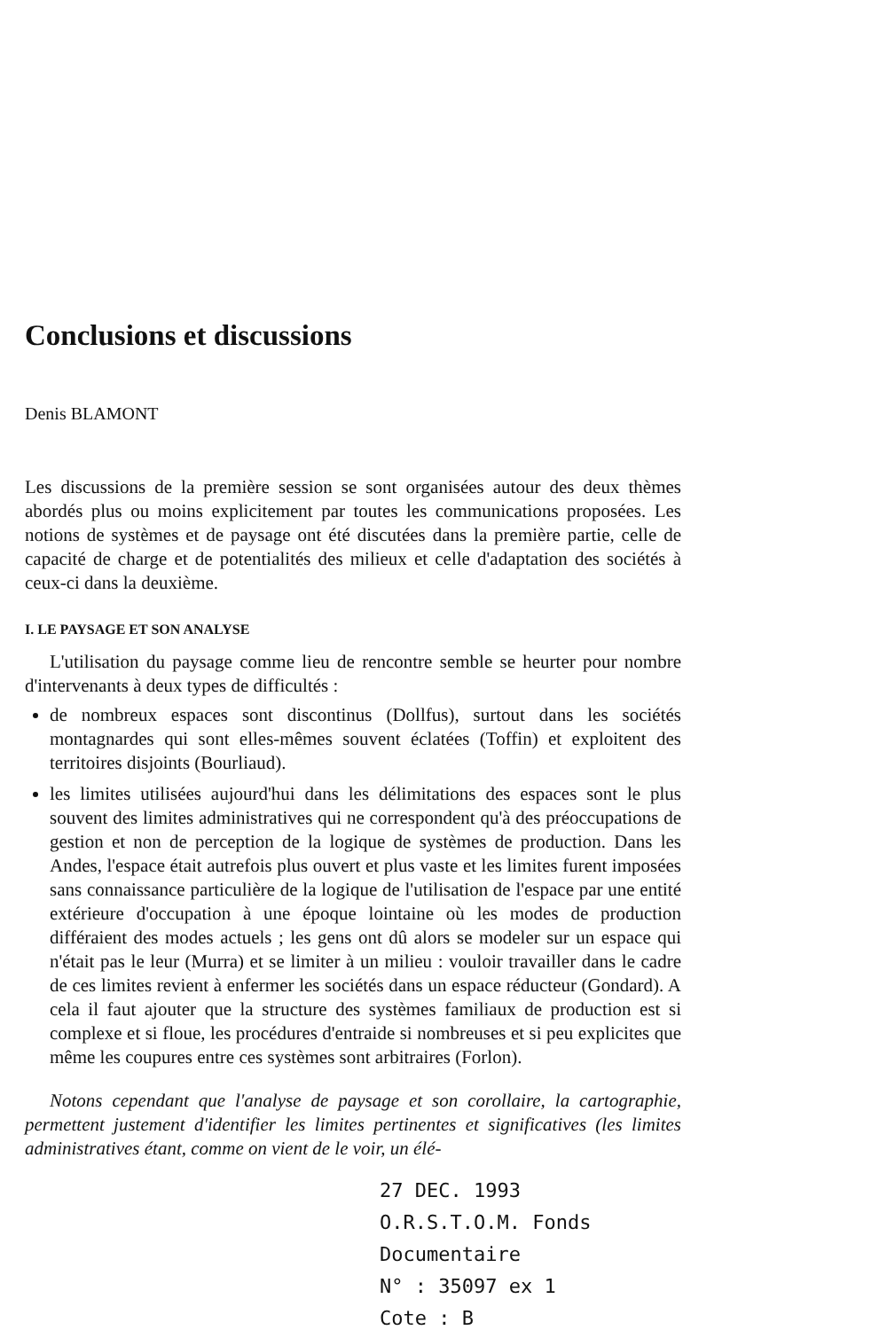Conclusions et discussions
Denis BLAMONT
Les discussions de la première session se sont organisées autour des deux thèmes abordés plus ou moins explicitement par toutes les communications proposées. Les notions de systèmes et de paysage ont été discutées dans la première partie, celle de capacité de charge et de potentialités des milieux et celle d'adaptation des sociétés à ceux-ci dans la deuxième.
I. LE PAYSAGE ET SON ANALYSE
L'utilisation du paysage comme lieu de rencontre semble se heurter pour nombre d'intervenants à deux types de difficultés :
de nombreux espaces sont discontinus (Dollfus), surtout dans les sociétés montagnardes qui sont elles-mêmes souvent éclatées (Toffin) et exploitent des territoires disjoints (Bourliaud).
les limites utilisées aujourd'hui dans les délimitations des espaces sont le plus souvent des limites administratives qui ne correspondent qu'à des préoccupations de gestion et non de perception de la logique de systèmes de production. Dans les Andes, l'espace était autrefois plus ouvert et plus vaste et les limites furent imposées sans connaissance particulière de la logique de l'utilisation de l'espace par une entité extérieure d'occupation à une époque lointaine où les modes de production différaient des modes actuels ; les gens ont dû alors se modeler sur un espace qui n'était pas le leur (Murra) et se limiter à un milieu : vouloir travailler dans le cadre de ces limites revient à enfermer les sociétés dans un espace réducteur (Gondard). A cela il faut ajouter que la structure des systèmes familiaux de production est si complexe et si floue, les procédures d'entraide si nombreuses et si peu explicites que même les coupures entre ces systèmes sont arbitraires (Forlon).
Notons cependant que l'analyse de paysage et son corollaire, la cartographie, permettent justement d'identifier les limites pertinentes et significatives (les limites administratives étant, comme on vient de le voir, un élé-
27 DEC. 1993 O.R.S.T.O.M. Fonds Documentaire
N° : 35097 ex 1
Cote : B